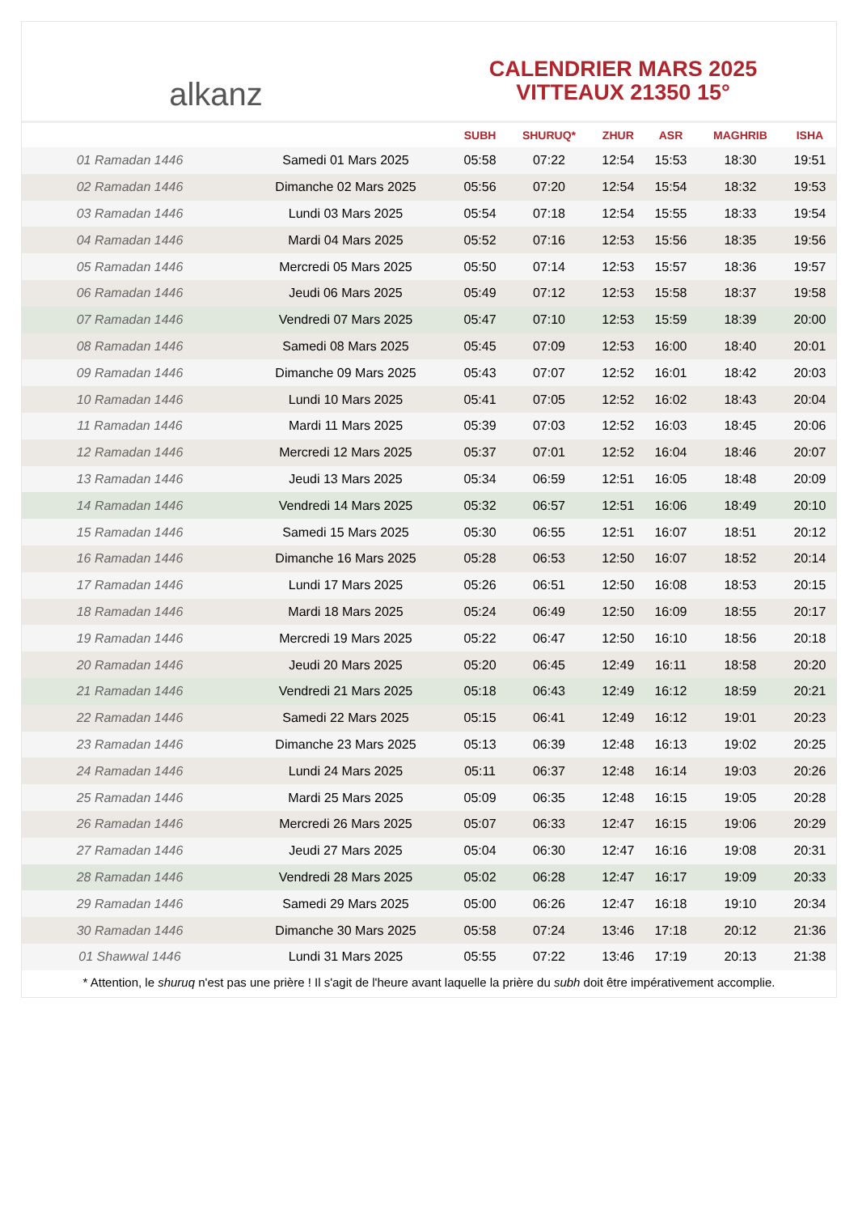alkanz
CALENDRIER MARS 2025
VITTEAUX 21350 15°
| | | SUBH | SHURUQ* | ZHUR | ASR | MAGHRIB | ISHA |
| --- | --- | --- | --- | --- | --- | --- | --- |
| 01 Ramadan 1446 | Samedi 01 Mars 2025 | 05:58 | 07:22 | 12:54 | 15:53 | 18:30 | 19:51 |
| 02 Ramadan 1446 | Dimanche 02 Mars 2025 | 05:56 | 07:20 | 12:54 | 15:54 | 18:32 | 19:53 |
| 03 Ramadan 1446 | Lundi 03 Mars 2025 | 05:54 | 07:18 | 12:54 | 15:55 | 18:33 | 19:54 |
| 04 Ramadan 1446 | Mardi 04 Mars 2025 | 05:52 | 07:16 | 12:53 | 15:56 | 18:35 | 19:56 |
| 05 Ramadan 1446 | Mercredi 05 Mars 2025 | 05:50 | 07:14 | 12:53 | 15:57 | 18:36 | 19:57 |
| 06 Ramadan 1446 | Jeudi 06 Mars 2025 | 05:49 | 07:12 | 12:53 | 15:58 | 18:37 | 19:58 |
| 07 Ramadan 1446 | Vendredi 07 Mars 2025 | 05:47 | 07:10 | 12:53 | 15:59 | 18:39 | 20:00 |
| 08 Ramadan 1446 | Samedi 08 Mars 2025 | 05:45 | 07:09 | 12:53 | 16:00 | 18:40 | 20:01 |
| 09 Ramadan 1446 | Dimanche 09 Mars 2025 | 05:43 | 07:07 | 12:52 | 16:01 | 18:42 | 20:03 |
| 10 Ramadan 1446 | Lundi 10 Mars 2025 | 05:41 | 07:05 | 12:52 | 16:02 | 18:43 | 20:04 |
| 11 Ramadan 1446 | Mardi 11 Mars 2025 | 05:39 | 07:03 | 12:52 | 16:03 | 18:45 | 20:06 |
| 12 Ramadan 1446 | Mercredi 12 Mars 2025 | 05:37 | 07:01 | 12:52 | 16:04 | 18:46 | 20:07 |
| 13 Ramadan 1446 | Jeudi 13 Mars 2025 | 05:34 | 06:59 | 12:51 | 16:05 | 18:48 | 20:09 |
| 14 Ramadan 1446 | Vendredi 14 Mars 2025 | 05:32 | 06:57 | 12:51 | 16:06 | 18:49 | 20:10 |
| 15 Ramadan 1446 | Samedi 15 Mars 2025 | 05:30 | 06:55 | 12:51 | 16:07 | 18:51 | 20:12 |
| 16 Ramadan 1446 | Dimanche 16 Mars 2025 | 05:28 | 06:53 | 12:50 | 16:07 | 18:52 | 20:14 |
| 17 Ramadan 1446 | Lundi 17 Mars 2025 | 05:26 | 06:51 | 12:50 | 16:08 | 18:53 | 20:15 |
| 18 Ramadan 1446 | Mardi 18 Mars 2025 | 05:24 | 06:49 | 12:50 | 16:09 | 18:55 | 20:17 |
| 19 Ramadan 1446 | Mercredi 19 Mars 2025 | 05:22 | 06:47 | 12:50 | 16:10 | 18:56 | 20:18 |
| 20 Ramadan 1446 | Jeudi 20 Mars 2025 | 05:20 | 06:45 | 12:49 | 16:11 | 18:58 | 20:20 |
| 21 Ramadan 1446 | Vendredi 21 Mars 2025 | 05:18 | 06:43 | 12:49 | 16:12 | 18:59 | 20:21 |
| 22 Ramadan 1446 | Samedi 22 Mars 2025 | 05:15 | 06:41 | 12:49 | 16:12 | 19:01 | 20:23 |
| 23 Ramadan 1446 | Dimanche 23 Mars 2025 | 05:13 | 06:39 | 12:48 | 16:13 | 19:02 | 20:25 |
| 24 Ramadan 1446 | Lundi 24 Mars 2025 | 05:11 | 06:37 | 12:48 | 16:14 | 19:03 | 20:26 |
| 25 Ramadan 1446 | Mardi 25 Mars 2025 | 05:09 | 06:35 | 12:48 | 16:15 | 19:05 | 20:28 |
| 26 Ramadan 1446 | Mercredi 26 Mars 2025 | 05:07 | 06:33 | 12:47 | 16:15 | 19:06 | 20:29 |
| 27 Ramadan 1446 | Jeudi 27 Mars 2025 | 05:04 | 06:30 | 12:47 | 16:16 | 19:08 | 20:31 |
| 28 Ramadan 1446 | Vendredi 28 Mars 2025 | 05:02 | 06:28 | 12:47 | 16:17 | 19:09 | 20:33 |
| 29 Ramadan 1446 | Samedi 29 Mars 2025 | 05:00 | 06:26 | 12:47 | 16:18 | 19:10 | 20:34 |
| 30 Ramadan 1446 | Dimanche 30 Mars 2025 | 05:58 | 07:24 | 13:46 | 17:18 | 20:12 | 21:36 |
| 01 Shawwal 1446 | Lundi 31 Mars 2025 | 05:55 | 07:22 | 13:46 | 17:19 | 20:13 | 21:38 |
* Attention, le shuruq n'est pas une prière ! Il s'agit de l'heure avant laquelle la prière du subh doit être impérativement accomplie.